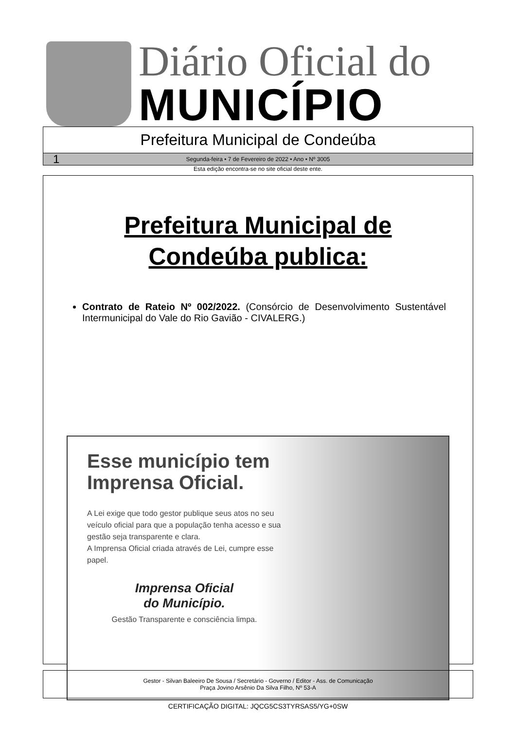Diário Oficial do
MUNICÍPIO
Prefeitura Municipal de Condeúba
1 Segunda-feira • 7 de Fevereiro de 2022 • Ano • Nº 3005
Esta edição encontra-se no site oficial deste ente.
Prefeitura Municipal de
Condeúba publica:
Contrato de Rateio Nº 002/2022. (Consórcio de Desenvolvimento Sustentável Intermunicipal do Vale do Rio Gavião - CIVALERG.)
Esse município tem Imprensa Oficial.
A Lei exige que todo gestor publique seus atos no seu veículo oficial para que a população tenha acesso e sua gestão seja transparente e clara.
A Imprensa Oficial criada através de Lei, cumpre esse papel.
Imprensa Oficial
do Município.
Gestão Transparente e consciência limpa.
Gestor - Silvan Baleeiro De Sousa / Secretário - Governo / Editor - Ass. de Comunicação
Praça Jovino Arsênio Da Silva Filho, Nº 53-A
CERTIFICAÇÃO DIGITAL: JQCG5CS3TYRSAS5/YG+0SW